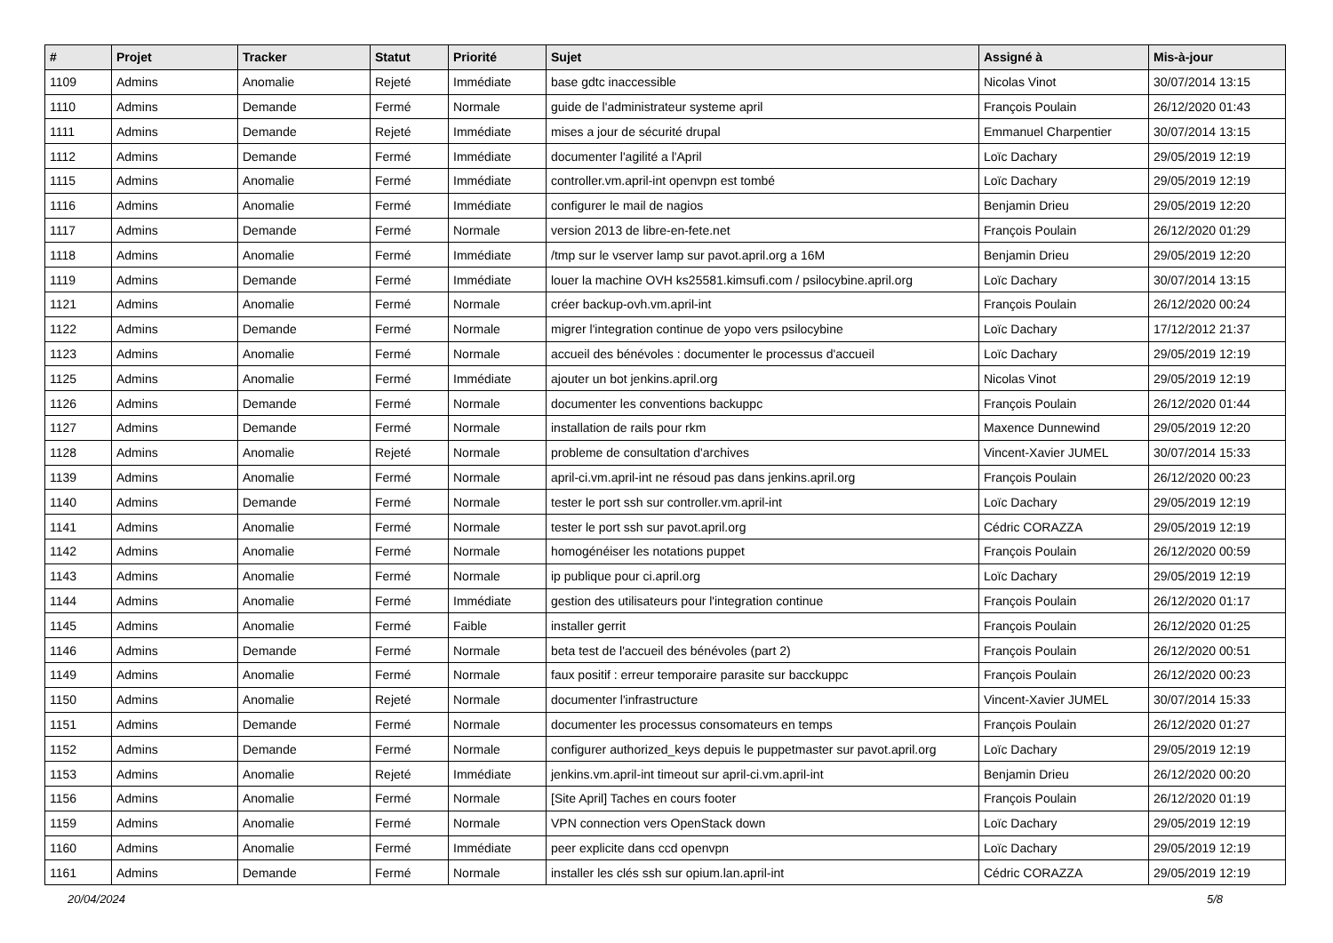| # | Projet | Tracker | Statut | Priorité | Sujet | Assigné à | Mis-à-jour |
| --- | --- | --- | --- | --- | --- | --- | --- |
| 1109 | Admins | Anomalie | Rejeté | Immédiate | base gdtc inaccessible | Nicolas Vinot | 30/07/2014 13:15 |
| 1110 | Admins | Demande | Fermé | Normale | guide de l'administrateur systeme april | François Poulain | 26/12/2020 01:43 |
| 1111 | Admins | Demande | Rejeté | Immédiate | mises a jour de sécurité drupal | Emmanuel Charpentier | 30/07/2014 13:15 |
| 1112 | Admins | Demande | Fermé | Immédiate | documenter l'agilité a l'April | Loïc Dachary | 29/05/2019 12:19 |
| 1115 | Admins | Anomalie | Fermé | Immédiate | controller.vm.april-int openvpn est tombé | Loïc Dachary | 29/05/2019 12:19 |
| 1116 | Admins | Anomalie | Fermé | Immédiate | configurer le mail de nagios | Benjamin Drieu | 29/05/2019 12:20 |
| 1117 | Admins | Demande | Fermé | Normale | version 2013 de libre-en-fete.net | François Poulain | 26/12/2020 01:29 |
| 1118 | Admins | Anomalie | Fermé | Immédiate | /tmp sur le vserver lamp sur pavot.april.org a 16M | Benjamin Drieu | 29/05/2019 12:20 |
| 1119 | Admins | Demande | Fermé | Immédiate | louer la machine OVH ks25581.kimsufi.com / psilocybine.april.org | Loïc Dachary | 30/07/2014 13:15 |
| 1121 | Admins | Anomalie | Fermé | Normale | créer backup-ovh.vm.april-int | François Poulain | 26/12/2020 00:24 |
| 1122 | Admins | Demande | Fermé | Normale | migrer l'integration continue de yopo vers psilocybine | Loïc Dachary | 17/12/2012 21:37 |
| 1123 | Admins | Anomalie | Fermé | Normale | accueil des bénévoles : documenter le processus d'accueil | Loïc Dachary | 29/05/2019 12:19 |
| 1125 | Admins | Anomalie | Fermé | Immédiate | ajouter un bot jenkins.april.org | Nicolas Vinot | 29/05/2019 12:19 |
| 1126 | Admins | Demande | Fermé | Normale | documenter les conventions backuppc | François Poulain | 26/12/2020 01:44 |
| 1127 | Admins | Demande | Fermé | Normale | installation de rails pour rkm | Maxence Dunnewind | 29/05/2019 12:20 |
| 1128 | Admins | Anomalie | Rejeté | Normale | probleme de consultation d'archives | Vincent-Xavier JUMEL | 30/07/2014 15:33 |
| 1139 | Admins | Anomalie | Fermé | Normale | april-ci.vm.april-int ne résoud pas dans jenkins.april.org | François Poulain | 26/12/2020 00:23 |
| 1140 | Admins | Demande | Fermé | Normale | tester le port ssh sur controller.vm.april-int | Loïc Dachary | 29/05/2019 12:19 |
| 1141 | Admins | Anomalie | Fermé | Normale | tester le port ssh sur pavot.april.org | Cédric CORAZZA | 29/05/2019 12:19 |
| 1142 | Admins | Anomalie | Fermé | Normale | homogénéiser les notations puppet | François Poulain | 26/12/2020 00:59 |
| 1143 | Admins | Anomalie | Fermé | Normale | ip publique pour ci.april.org | Loïc Dachary | 29/05/2019 12:19 |
| 1144 | Admins | Anomalie | Fermé | Immédiate | gestion des utilisateurs pour l'integration continue | François Poulain | 26/12/2020 01:17 |
| 1145 | Admins | Anomalie | Fermé | Faible | installer gerrit | François Poulain | 26/12/2020 01:25 |
| 1146 | Admins | Demande | Fermé | Normale | beta test de l'accueil des bénévoles (part 2) | François Poulain | 26/12/2020 00:51 |
| 1149 | Admins | Anomalie | Fermé | Normale | faux positif : erreur temporaire parasite sur bacckuppc | François Poulain | 26/12/2020 00:23 |
| 1150 | Admins | Anomalie | Rejeté | Normale | documenter l'infrastructure | Vincent-Xavier JUMEL | 30/07/2014 15:33 |
| 1151 | Admins | Demande | Fermé | Normale | documenter les processus consomateurs en temps | François Poulain | 26/12/2020 01:27 |
| 1152 | Admins | Demande | Fermé | Normale | configurer authorized_keys depuis le puppetmaster sur pavot.april.org | Loïc Dachary | 29/05/2019 12:19 |
| 1153 | Admins | Anomalie | Rejeté | Immédiate | jenkins.vm.april-int timeout sur april-ci.vm.april-int | Benjamin Drieu | 26/12/2020 00:20 |
| 1156 | Admins | Anomalie | Fermé | Normale | [Site April] Taches en cours footer | François Poulain | 26/12/2020 01:19 |
| 1159 | Admins | Anomalie | Fermé | Normale | VPN connection vers OpenStack down | Loïc Dachary | 29/05/2019 12:19 |
| 1160 | Admins | Anomalie | Fermé | Immédiate | peer explicite dans ccd openvpn | Loïc Dachary | 29/05/2019 12:19 |
| 1161 | Admins | Demande | Fermé | Normale | installer les clés ssh sur opium.lan.april-int | Cédric CORAZZA | 29/05/2019 12:19 |
20/04/2024 5/8